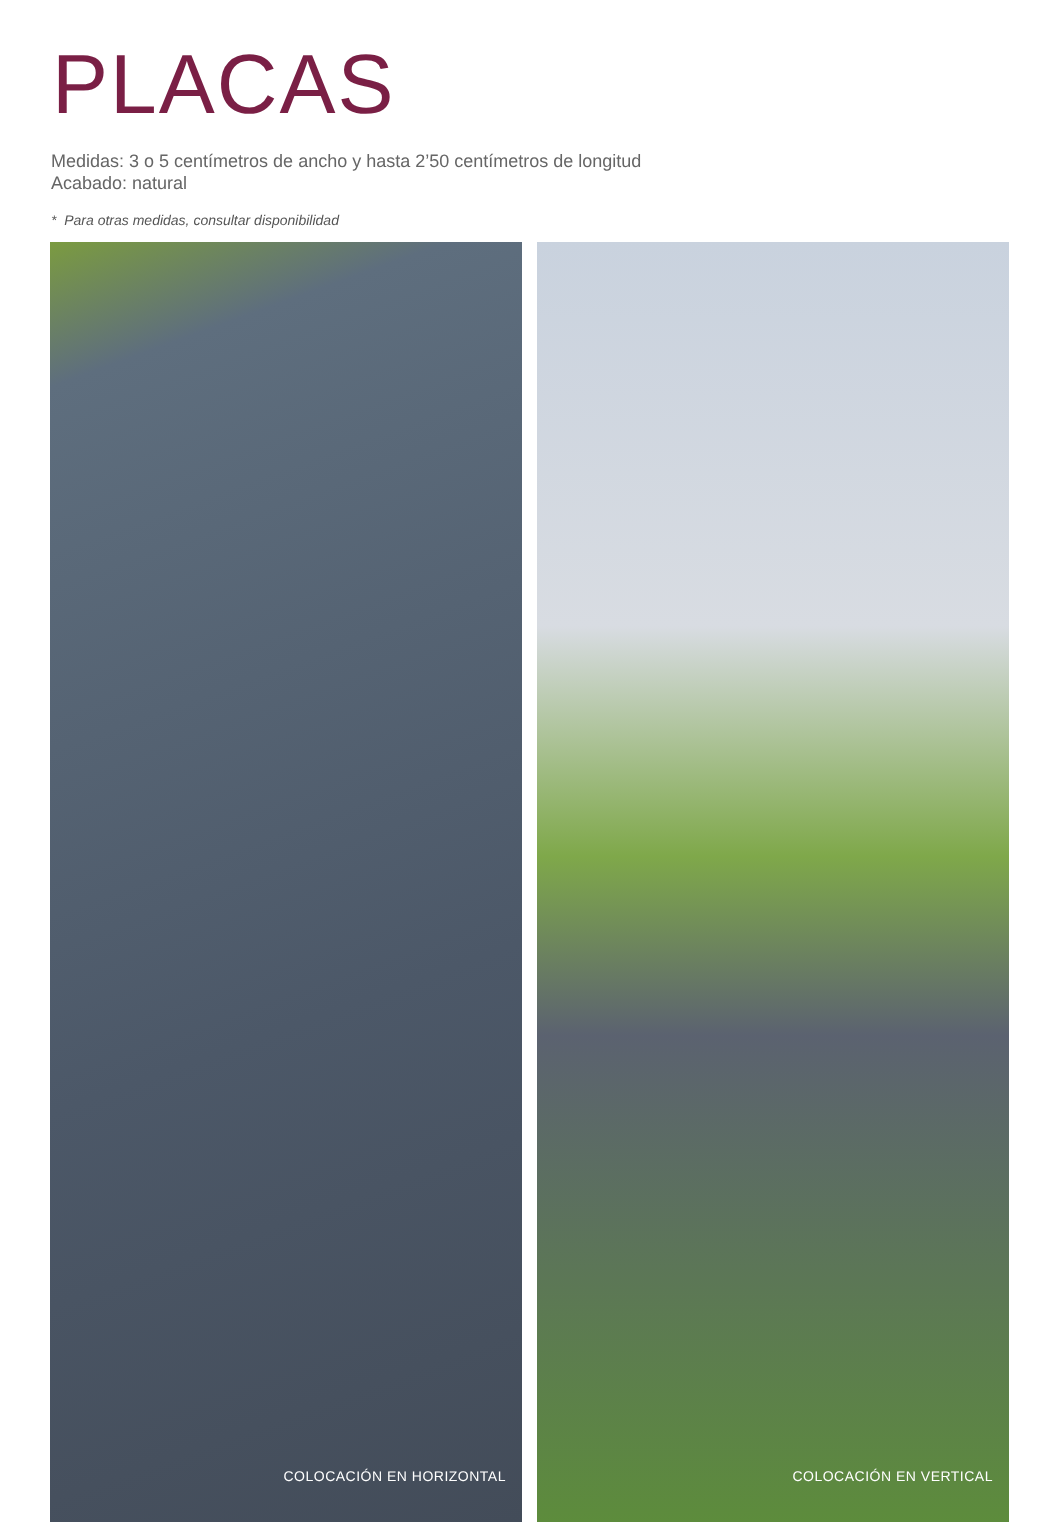PLACAS
Medidas: 3 o 5 centímetros de ancho y hasta 2’50 centímetros de longitud
Acabado: natural
* Para otras medidas, consultar disponibilidad
COLOCACIÓN EN HORIZONTAL COLOCACIÓN EN VERTICAL